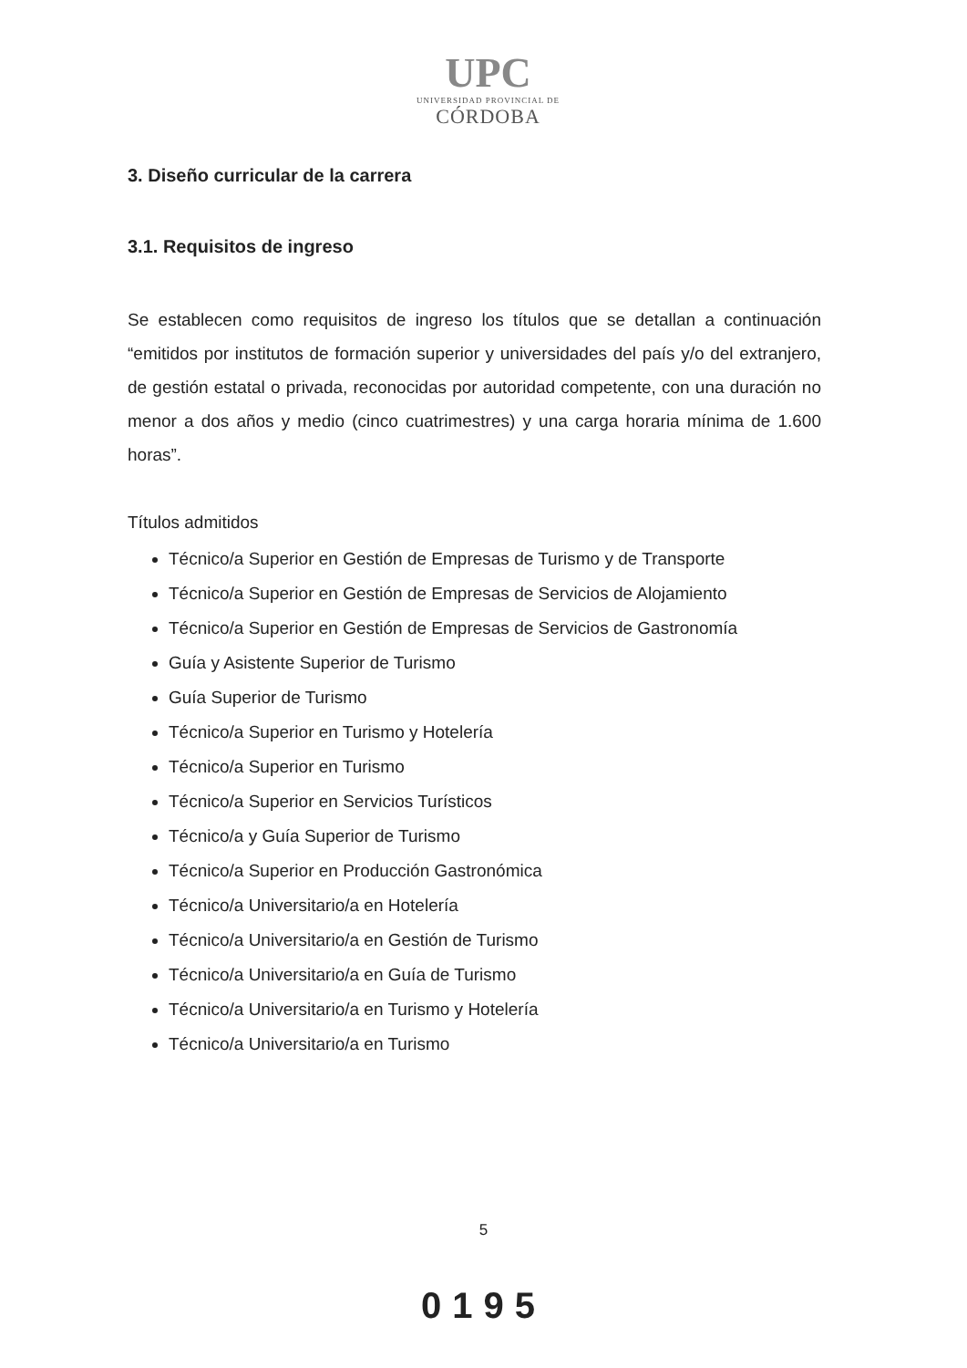UPC
UNIVERSIDAD PROVINCIAL DE
CÓRDOBA
3. Diseño curricular de la carrera
3.1. Requisitos de ingreso
Se establecen como requisitos de ingreso los títulos que se detallan a continuación “emitidos por institutos de formación superior y universidades del país y/o del extranjero, de gestión estatal o privada, reconocidas por autoridad competente, con una duración no menor a dos años y medio (cinco cuatrimestres) y una carga horaria mínima de 1.600 horas”.
Títulos admitidos
Técnico/a Superior en Gestión de Empresas de Turismo y de Transporte
Técnico/a Superior en Gestión de Empresas de Servicios de Alojamiento
Técnico/a Superior en Gestión de Empresas de Servicios de Gastronomía
Guía y Asistente Superior de Turismo
Guía Superior de Turismo
Técnico/a Superior en Turismo y Hotelería
Técnico/a Superior en Turismo
Técnico/a Superior en Servicios Turísticos
Técnico/a y Guía Superior de Turismo
Técnico/a Superior en Producción Gastronómica
Técnico/a Universitario/a en Hotelería
Técnico/a Universitario/a en Gestión de Turismo
Técnico/a Universitario/a en Guía de Turismo
Técnico/a Universitario/a en Turismo y Hotelería
Técnico/a Universitario/a en Turismo
5
0195